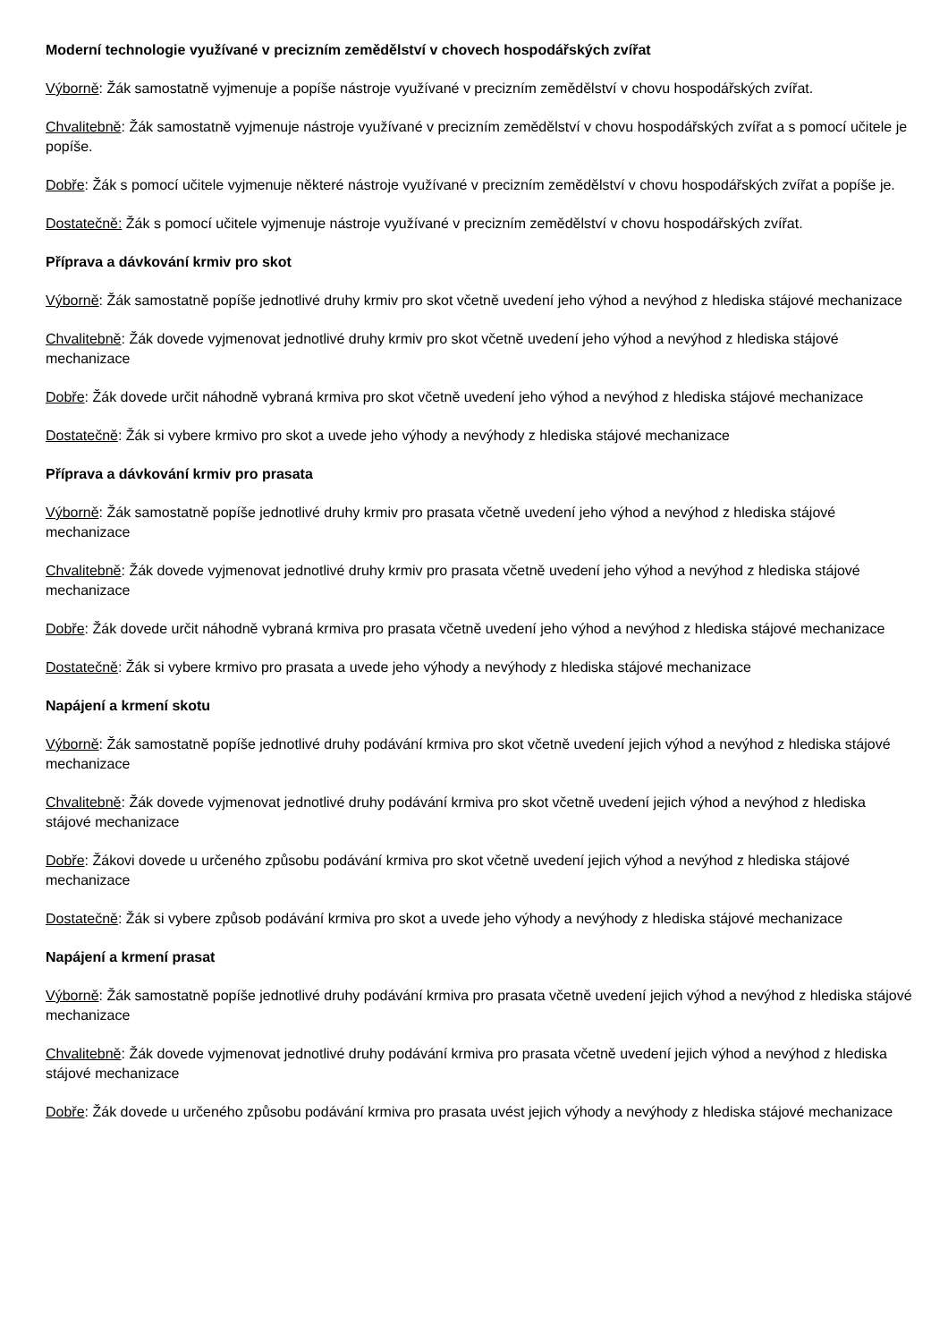Moderní technologie využívané v precizním zemědělství v chovech hospodářských zvířat
Výborně: Žák samostatně vyjmenuje a popíše nástroje využívané v precizním zemědělství v chovu hospodářských zvířat.
Chvalitebně: Žák samostatně vyjmenuje nástroje využívané v precizním zemědělství v chovu hospodářských zvířat a s pomocí učitele je popíše.
Dobře: Žák s pomocí učitele vyjmenuje některé nástroje využívané v precizním zemědělství v chovu hospodářských zvířat a popíše je.
Dostatečně: Žák s pomocí učitele vyjmenuje nástroje využívané v precizním zemědělství v chovu hospodářských zvířat.
Příprava a dávkování krmiv pro skot
Výborně: Žák samostatně popíše jednotlivé druhy krmiv pro skot včetně uvedení jeho výhod a nevýhod z hlediska stájové mechanizace
Chvalitebně: Žák dovede vyjmenovat jednotlivé druhy krmiv pro skot včetně uvedení jeho výhod a nevýhod z hlediska stájové mechanizace
Dobře: Žák dovede určit náhodně vybraná krmiva pro skot včetně uvedení jeho výhod a nevýhod z hlediska stájové mechanizace
Dostatečně: Žák si vybere krmivo pro skot a uvede jeho výhody a nevýhody z hlediska stájové mechanizace
Příprava a dávkování krmiv pro prasata
Výborně: Žák samostatně popíše jednotlivé druhy krmiv pro prasata včetně uvedení jeho výhod a nevýhod z hlediska stájové mechanizace
Chvalitebně: Žák dovede vyjmenovat jednotlivé druhy krmiv pro prasata včetně uvedení jeho výhod a nevýhod z hlediska stájové mechanizace
Dobře: Žák dovede určit náhodně vybraná krmiva pro prasata včetně uvedení jeho výhod a nevýhod z hlediska stájové mechanizace
Dostatečně: Žák si vybere krmivo pro prasata a uvede jeho výhody a nevýhody z hlediska stájové mechanizace
Napájení a krmení skotu
Výborně: Žák samostatně popíše jednotlivé druhy podávání krmiva pro skot včetně uvedení jejich výhod a nevýhod z hlediska stájové mechanizace
Chvalitebně: Žák dovede vyjmenovat jednotlivé druhy podávání krmiva pro skot včetně uvedení jejich výhod a nevýhod z hlediska stájové mechanizace
Dobře: Žákovi dovede u určeného způsobu podávání krmiva pro skot včetně uvedení jejich výhod a nevýhod z hlediska stájové mechanizace
Dostatečně: Žák si vybere způsob podávání krmiva pro skot a uvede jeho výhody a nevýhody z hlediska stájové mechanizace
Napájení a krmení prasat
Výborně: Žák samostatně popíše jednotlivé druhy podávání krmiva pro prasata včetně uvedení jejich výhod a nevýhod z hlediska stájové mechanizace
Chvalitebně: Žák dovede vyjmenovat jednotlivé druhy podávání krmiva pro prasata včetně uvedení jejich výhod a nevýhod z hlediska stájové mechanizace
Dobře: Žák dovede u určeného způsobu podávání krmiva pro prasata uvést jejich výhody a nevýhody z hlediska stájové mechanizace